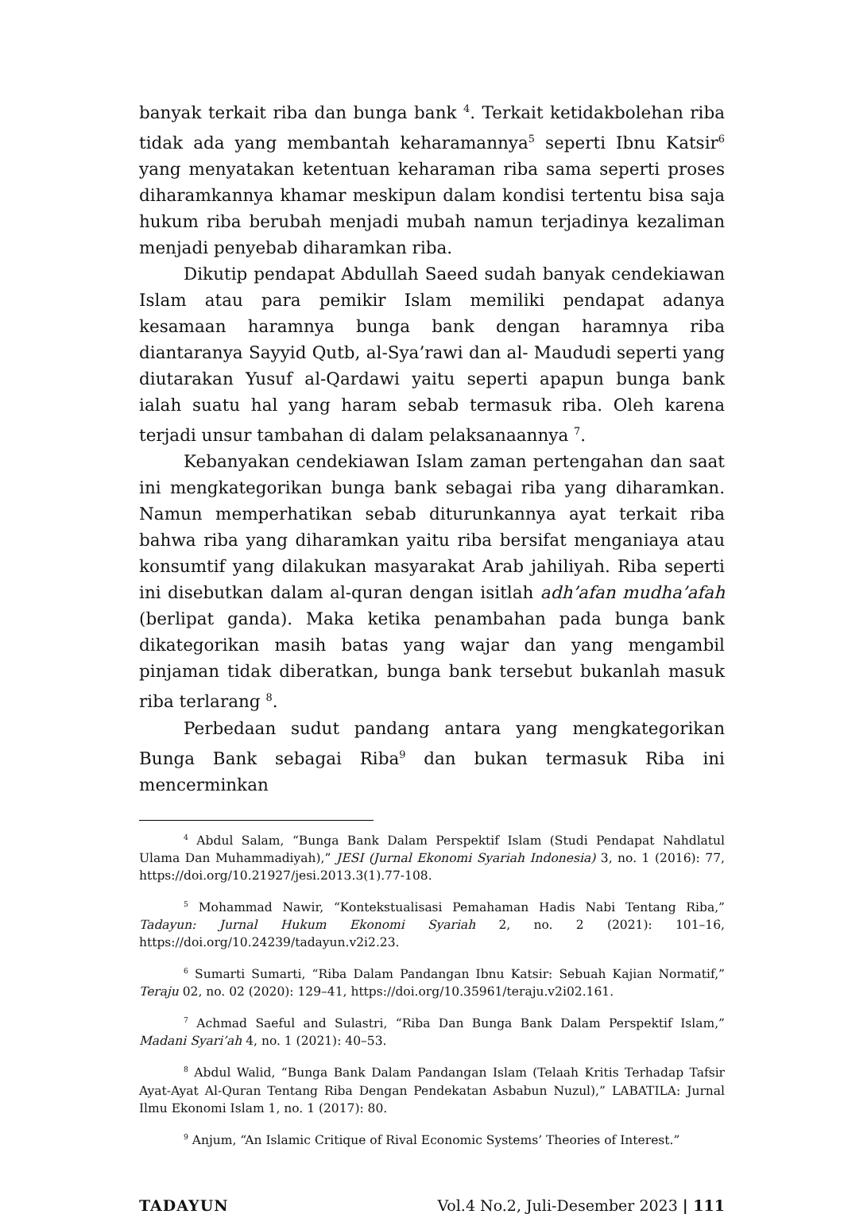banyak terkait riba dan bunga bank <sup>4</sup>. Terkait ketidakbolehan riba tidak ada yang membantah keharamannya<sup>5</sup> seperti Ibnu Katsir<sup>6</sup> yang menyatakan ketentuan keharaman riba sama seperti proses diharamkannya khamar meskipun dalam kondisi tertentu bisa saja hukum riba berubah menjadi mubah namun terjadinya kezaliman menjadi penyebab diharamkan riba.
Dikutip pendapat Abdullah Saeed sudah banyak cendekiawan Islam atau para pemikir Islam memiliki pendapat adanya kesamaan haramnya bunga bank dengan haramnya riba diantaranya Sayyid Qutb, al-Sya’rawi dan al- Maududi seperti yang diutarakan Yusuf al-Qardawi yaitu seperti apapun bunga bank ialah suatu hal yang haram sebab termasuk riba. Oleh karena terjadi unsur tambahan di dalam pelaksanaannya <sup>7</sup>.
Kebanyakan cendekiawan Islam zaman pertengahan dan saat ini mengkategorikan bunga bank sebagai riba yang diharamkan. Namun memperhatikan sebab diturunkannya ayat terkait riba bahwa riba yang diharamkan yaitu riba bersifat menganiaya atau konsumtif yang dilakukan masyarakat Arab jahiliyah. Riba seperti ini disebutkan dalam al-quran dengan isitlah adh’afan mudha’afah (berlipat ganda). Maka ketika penambahan pada bunga bank dikategorikan masih batas yang wajar dan yang mengambil pinjaman tidak diberatkan, bunga bank tersebut bukanlah masuk riba terlarang <sup>8</sup>.
Perbedaan sudut pandang antara yang mengkategorikan Bunga Bank sebagai Riba<sup>9</sup> dan bukan termasuk Riba ini mencerminkan
<sup>4</sup> Abdul Salam, “Bunga Bank Dalam Perspektif Islam (Studi Pendapat Nahdlatul Ulama Dan Muhammadiyah),” JESI (Jurnal Ekonomi Syariah Indonesia) 3, no. 1 (2016): 77, https://doi.org/10.21927/jesi.2013.3(1).77-108.
<sup>5</sup> Mohammad Nawir, “Kontekstualisasi Pemahaman Hadis Nabi Tentang Riba,” Tadayun: Jurnal Hukum Ekonomi Syariah 2, no. 2 (2021): 101–16, https://doi.org/10.24239/tadayun.v2i2.23.
<sup>6</sup> Sumarti Sumarti, “Riba Dalam Pandangan Ibnu Katsir: Sebuah Kajian Normatif,” Teraju 02, no. 02 (2020): 129–41, https://doi.org/10.35961/teraju.v2i02.161.
<sup>7</sup> Achmad Saeful and Sulastri, “Riba Dan Bunga Bank Dalam Perspektif Islam,” Madani Syari’ah 4, no. 1 (2021): 40–53.
<sup>8</sup> Abdul Walid, “Bunga Bank Dalam Pandangan Islam (Telaah Kritis Terhadap Tafsir Ayat-Ayat Al-Quran Tentang Riba Dengan Pendekatan Asbabun Nuzul),” LABATILA: Jurnal Ilmu Ekonomi Islam 1, no. 1 (2017): 80.
<sup>9</sup> Anjum, “An Islamic Critique of Rival Economic Systems’ Theories of Interest.”
TADAYUN Vol.4 No.2, Juli-Desember 2023 | 111